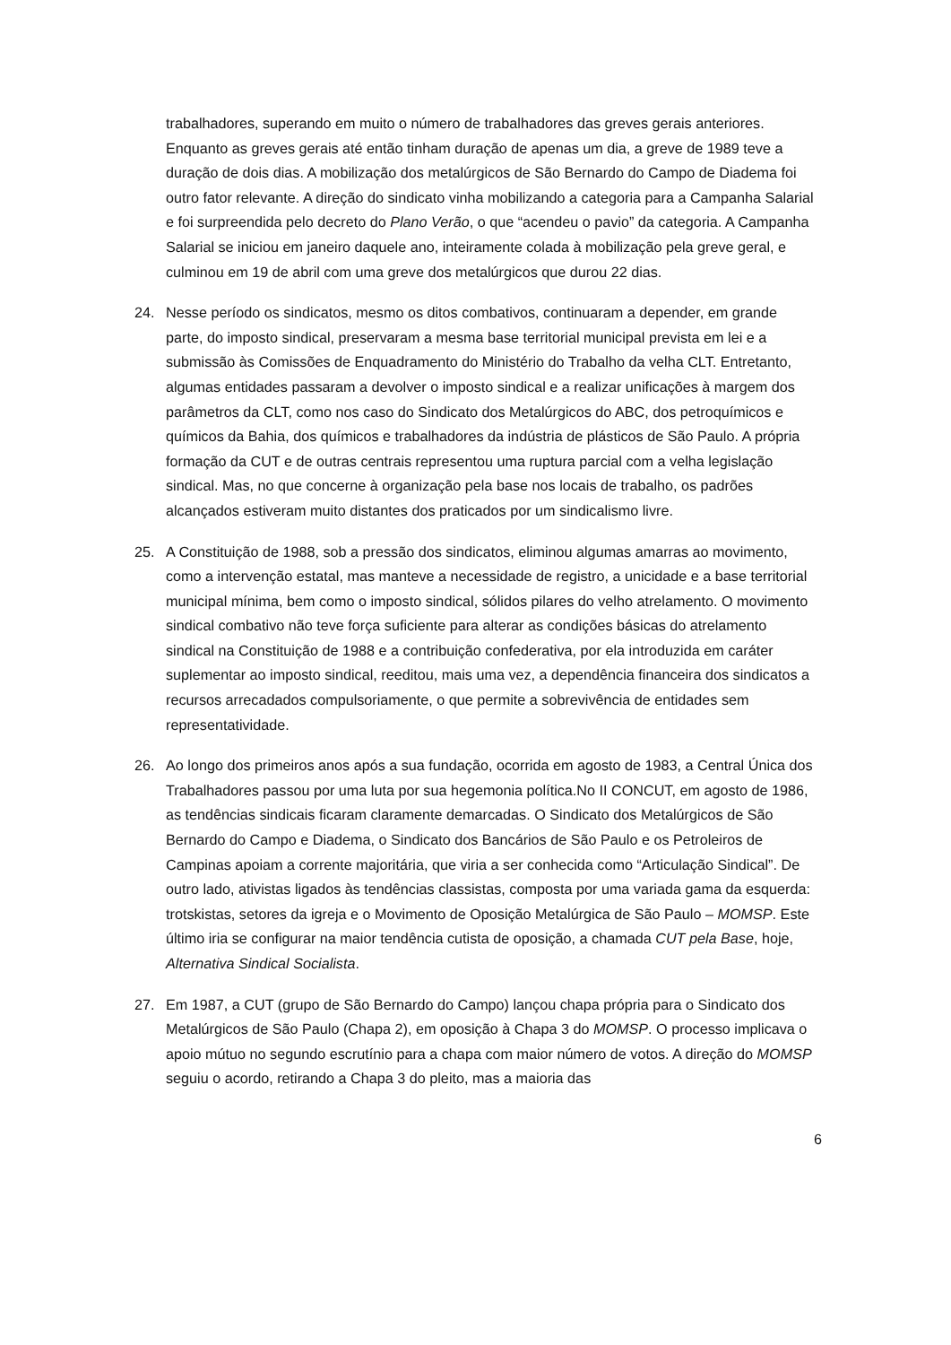trabalhadores, superando em muito o número de trabalhadores das greves gerais anteriores. Enquanto as greves gerais até então tinham duração de apenas um dia, a greve de 1989 teve a duração de dois dias. A mobilização dos metalúrgicos de São Bernardo do Campo de Diadema foi outro fator relevante. A direção do sindicato vinha mobilizando a categoria para a Campanha Salarial e foi surpreendida pelo decreto do Plano Verão, o que “acendeu o pavio” da categoria. A Campanha Salarial se iniciou em janeiro daquele ano, inteiramente colada à mobilização pela greve geral, e culminou em 19 de abril com uma greve dos metalúrgicos que durou 22 dias.
24. Nesse período os sindicatos, mesmo os ditos combativos, continuaram a depender, em grande parte, do imposto sindical, preservaram a mesma base territorial municipal prevista em lei e a submissão às Comissões de Enquadramento do Ministério do Trabalho da velha CLT. Entretanto, algumas entidades passaram a devolver o imposto sindical e a realizar unificações à margem dos parâmetros da CLT, como nos caso do Sindicato dos Metalúrgicos do ABC, dos petroquímicos e químicos da Bahia, dos químicos e trabalhadores da indústria de plásticos de São Paulo. A própria formação da CUT e de outras centrais representou uma ruptura parcial com a velha legislação sindical. Mas, no que concerne à organização pela base nos locais de trabalho, os padrões alcançados estiveram muito distantes dos praticados por um sindicalismo livre.
25. A Constituição de 1988, sob a pressão dos sindicatos, eliminou algumas amarras ao movimento, como a intervenção estatal, mas manteve a necessidade de registro, a unicidade e a base territorial municipal mínima, bem como o imposto sindical, sólidos pilares do velho atrelamento. O movimento sindical combativo não teve força suficiente para alterar as condições básicas do atrelamento sindical na Constituição de 1988 e a contribuição confederativa, por ela introduzida em caráter suplementar ao imposto sindical, reeditou, mais uma vez, a dependência financeira dos sindicatos a recursos arrecadados compulsoriamente, o que permite a sobrevivência de entidades sem representatividade.
26. Ao longo dos primeiros anos após a sua fundação, ocorrida em agosto de 1983, a Central Única dos Trabalhadores passou por uma luta por sua hegemonia política.No II CONCUT, em agosto de 1986, as tendências sindicais ficaram claramente demarcadas. O Sindicato dos Metalúrgicos de São Bernardo do Campo e Diadema, o Sindicato dos Bancários de São Paulo e os Petroleiros de Campinas apoiam a corrente majoritária, que viria a ser conhecida como “Articulação Sindical”. De outro lado, ativistas ligados às tendências classistas, composta por uma variada gama da esquerda: trotskistas, setores da igreja e o Movimento de Oposição Metalúrgica de São Paulo – MOMSP. Este último iria se configurar na maior tendência cutista de oposição, a chamada CUT pela Base, hoje, Alternativa Sindical Socialista.
27. Em 1987, a CUT (grupo de São Bernardo do Campo) lançou chapa própria para o Sindicato dos Metalúrgicos de São Paulo (Chapa 2), em oposição à Chapa 3 do MOMSP. O processo implicava o apoio mútuo no segundo escrutínio para a chapa com maior número de votos. A direção do MOMSP seguiu o acordo, retirando a Chapa 3 do pleito, mas a maioria das
6